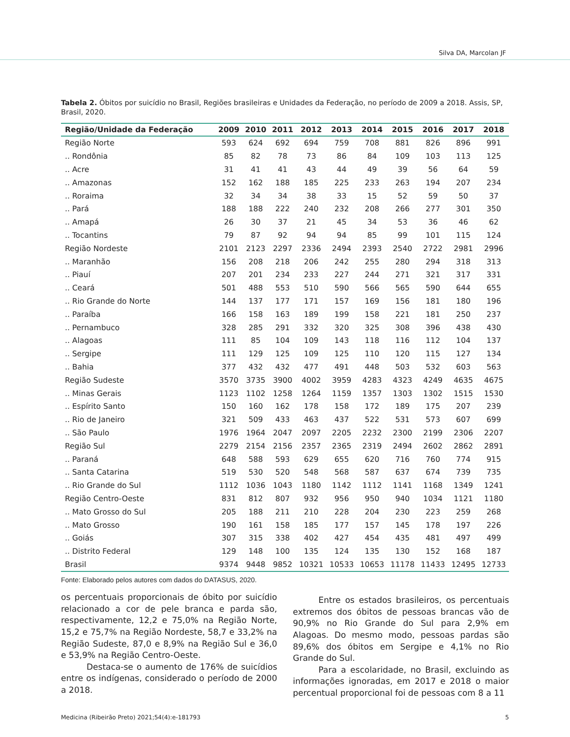Silva DA, Marcolan JF
Tabela 2. Óbitos por suicídio no Brasil, Regiões brasileiras e Unidades da Federação, no período de 2009 a 2018. Assis, SP, Brasil, 2020.
| Região/Unidade da Federação | 2009 | 2010 | 2011 | 2012 | 2013 | 2014 | 2015 | 2016 | 2017 | 2018 |
| --- | --- | --- | --- | --- | --- | --- | --- | --- | --- | --- |
| Região Norte | 593 | 624 | 692 | 694 | 759 | 708 | 881 | 826 | 896 | 991 |
| .. Rondônia | 85 | 82 | 78 | 73 | 86 | 84 | 109 | 103 | 113 | 125 |
| .. Acre | 31 | 41 | 41 | 43 | 44 | 49 | 39 | 56 | 64 | 59 |
| .. Amazonas | 152 | 162 | 188 | 185 | 225 | 233 | 263 | 194 | 207 | 234 |
| .. Roraima | 32 | 34 | 34 | 38 | 33 | 15 | 52 | 59 | 50 | 37 |
| .. Pará | 188 | 188 | 222 | 240 | 232 | 208 | 266 | 277 | 301 | 350 |
| .. Amapá | 26 | 30 | 37 | 21 | 45 | 34 | 53 | 36 | 46 | 62 |
| .. Tocantins | 79 | 87 | 92 | 94 | 94 | 85 | 99 | 101 | 115 | 124 |
| Região Nordeste | 2101 | 2123 | 2297 | 2336 | 2494 | 2393 | 2540 | 2722 | 2981 | 2996 |
| .. Maranhão | 156 | 208 | 218 | 206 | 242 | 255 | 280 | 294 | 318 | 313 |
| .. Piauí | 207 | 201 | 234 | 233 | 227 | 244 | 271 | 321 | 317 | 331 |
| .. Ceará | 501 | 488 | 553 | 510 | 590 | 566 | 565 | 590 | 644 | 655 |
| .. Rio Grande do Norte | 144 | 137 | 177 | 171 | 157 | 169 | 156 | 181 | 180 | 196 |
| .. Paraíba | 166 | 158 | 163 | 189 | 199 | 158 | 221 | 181 | 250 | 237 |
| .. Pernambuco | 328 | 285 | 291 | 332 | 320 | 325 | 308 | 396 | 438 | 430 |
| .. Alagoas | 111 | 85 | 104 | 109 | 143 | 118 | 116 | 112 | 104 | 137 |
| .. Sergipe | 111 | 129 | 125 | 109 | 125 | 110 | 120 | 115 | 127 | 134 |
| .. Bahia | 377 | 432 | 432 | 477 | 491 | 448 | 503 | 532 | 603 | 563 |
| Região Sudeste | 3570 | 3735 | 3900 | 4002 | 3959 | 4283 | 4323 | 4249 | 4635 | 4675 |
| .. Minas Gerais | 1123 | 1102 | 1258 | 1264 | 1159 | 1357 | 1303 | 1302 | 1515 | 1530 |
| .. Espírito Santo | 150 | 160 | 162 | 178 | 158 | 172 | 189 | 175 | 207 | 239 |
| .. Rio de Janeiro | 321 | 509 | 433 | 463 | 437 | 522 | 531 | 573 | 607 | 699 |
| .. São Paulo | 1976 | 1964 | 2047 | 2097 | 2205 | 2232 | 2300 | 2199 | 2306 | 2207 |
| Região Sul | 2279 | 2154 | 2156 | 2357 | 2365 | 2319 | 2494 | 2602 | 2862 | 2891 |
| .. Paraná | 648 | 588 | 593 | 629 | 655 | 620 | 716 | 760 | 774 | 915 |
| .. Santa Catarina | 519 | 530 | 520 | 548 | 568 | 587 | 637 | 674 | 739 | 735 |
| .. Rio Grande do Sul | 1112 | 1036 | 1043 | 1180 | 1142 | 1112 | 1141 | 1168 | 1349 | 1241 |
| Região Centro-Oeste | 831 | 812 | 807 | 932 | 956 | 950 | 940 | 1034 | 1121 | 1180 |
| .. Mato Grosso do Sul | 205 | 188 | 211 | 210 | 228 | 204 | 230 | 223 | 259 | 268 |
| .. Mato Grosso | 190 | 161 | 158 | 185 | 177 | 157 | 145 | 178 | 197 | 226 |
| .. Goiás | 307 | 315 | 338 | 402 | 427 | 454 | 435 | 481 | 497 | 499 |
| .. Distrito Federal | 129 | 148 | 100 | 135 | 124 | 135 | 130 | 152 | 168 | 187 |
| Brasil | 9374 | 9448 | 9852 | 10321 | 10533 | 10653 | 11178 | 11433 | 12495 | 12733 |
Fonte: Elaborado pelos autores com dados do DATASUS, 2020.
os percentuais proporcionais de óbito por suicídio relacionado a cor de pele branca e parda são, respectivamente, 12,2 e 75,0% na Região Norte, 15,2 e 75,7% na Região Nordeste, 58,7 e 33,2% na Região Sudeste, 87,0 e 8,9% na Região Sul e 36,0 e 53,9% na Região Centro-Oeste.
Destaca-se o aumento de 176% de suicídios entre os indígenas, considerado o período de 2000 a 2018.
Entre os estados brasileiros, os percentuais extremos dos óbitos de pessoas brancas vão de 90,9% no Rio Grande do Sul para 2,9% em Alagoas. Do mesmo modo, pessoas pardas são 89,6% dos óbitos em Sergipe e 4,1% no Rio Grande do Sul.
Para a escolaridade, no Brasil, excluindo as informações ignoradas, em 2017 e 2018 o maior percentual proporcional foi de pessoas com 8 a 11
Medicina (Ribeirão Preto) 2021;54(4):e-181793 5